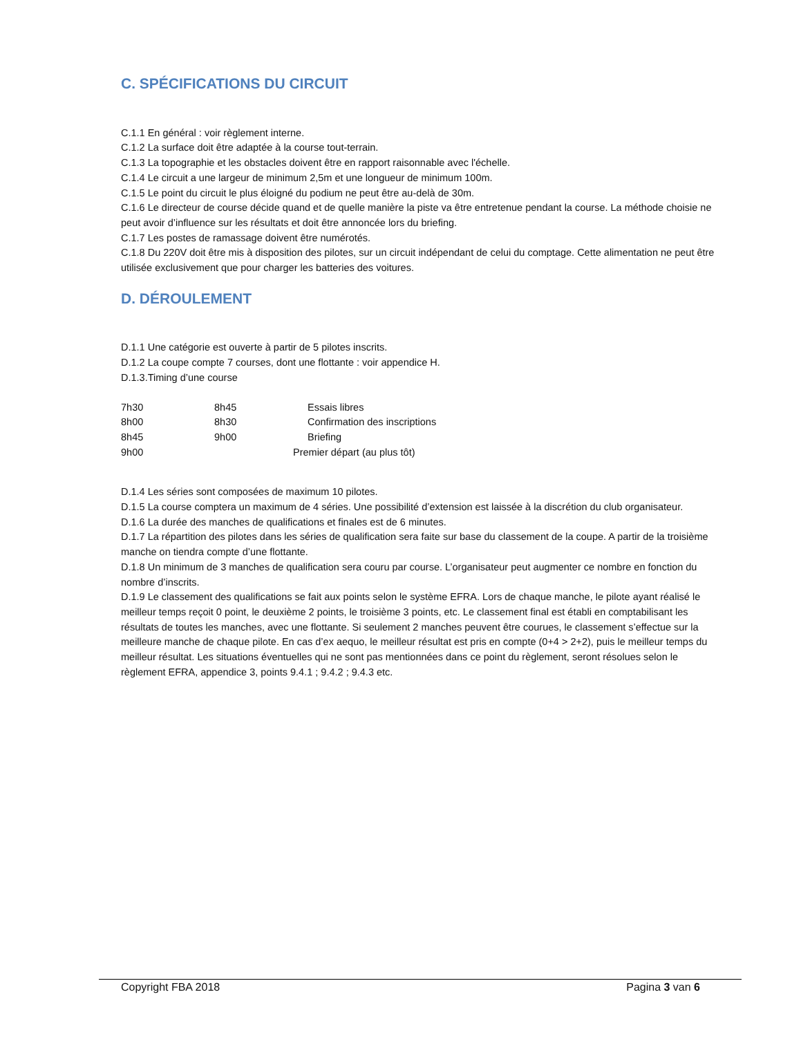C. SPÉCIFICATIONS DU CIRCUIT
C.1.1 En général : voir règlement interne.
C.1.2 La surface doit être adaptée à la course tout-terrain.
C.1.3 La topographie et les obstacles doivent être en rapport raisonnable avec l'échelle.
C.1.4 Le circuit a une largeur de minimum 2,5m et une longueur de minimum 100m.
C.1.5 Le point du circuit le plus éloigné du podium ne peut être au-delà de 30m.
C.1.6 Le directeur de course décide quand et de quelle manière la piste va être entretenue pendant la course. La méthode choisie ne peut avoir d’influence sur les résultats et doit être annoncée lors du briefing.
C.1.7 Les postes de ramassage doivent être numérotés.
C.1.8 Du 220V doit être mis à disposition des pilotes, sur un circuit indépendant de celui du comptage. Cette alimentation ne peut être utilisée exclusivement que pour charger les batteries des voitures.
D. DÉROULEMENT
D.1.1 Une catégorie est ouverte à partir de 5 pilotes inscrits.
D.1.2 La coupe compte 7 courses, dont une flottante : voir appendice H.
D.1.3.Timing d’une course
| 7h30 | 8h45 | Essais libres |
| 8h00 | 8h30 | Confirmation des inscriptions |
| 8h45 | 9h00 | Briefing |
| 9h00 | | Premier départ (au plus tôt) |
D.1.4 Les séries sont composées de maximum 10 pilotes.
D.1.5 La course comptera un maximum de 4 séries. Une possibilité d’extension est laissée à la discrétion du club organisateur.
D.1.6 La durée des manches de qualifications et finales est de 6 minutes.
D.1.7 La répartition des pilotes dans les séries de qualification sera faite sur base du classement de la coupe. A partir de la troisième manche on tiendra compte d’une flottante.
D.1.8 Un minimum de 3 manches de qualification sera couru par course. L’organisateur peut augmenter ce nombre en fonction du nombre d’inscrits.
D.1.9 Le classement des qualifications se fait aux points selon le système EFRA. Lors de chaque manche, le pilote ayant réalisé le meilleur temps reçoit 0 point, le deuxième 2 points, le troisième 3 points, etc. Le classement final est établi en comptabilisant les résultats de toutes les manches, avec une flottante. Si seulement 2 manches peuvent être courues, le classement s’effectue sur la meilleure manche de chaque pilote. En cas d’ex aequo, le meilleur résultat est pris en compte (0+4 > 2+2), puis le meilleur temps du meilleur résultat. Les situations éventuelles qui ne sont pas mentionnées dans ce point du règlement, seront résolues selon le règlement EFRA, appendice 3, points 9.4.1 ; 9.4.2 ; 9.4.3 etc.
Copyright FBA 2018 Pagina 3 van 6